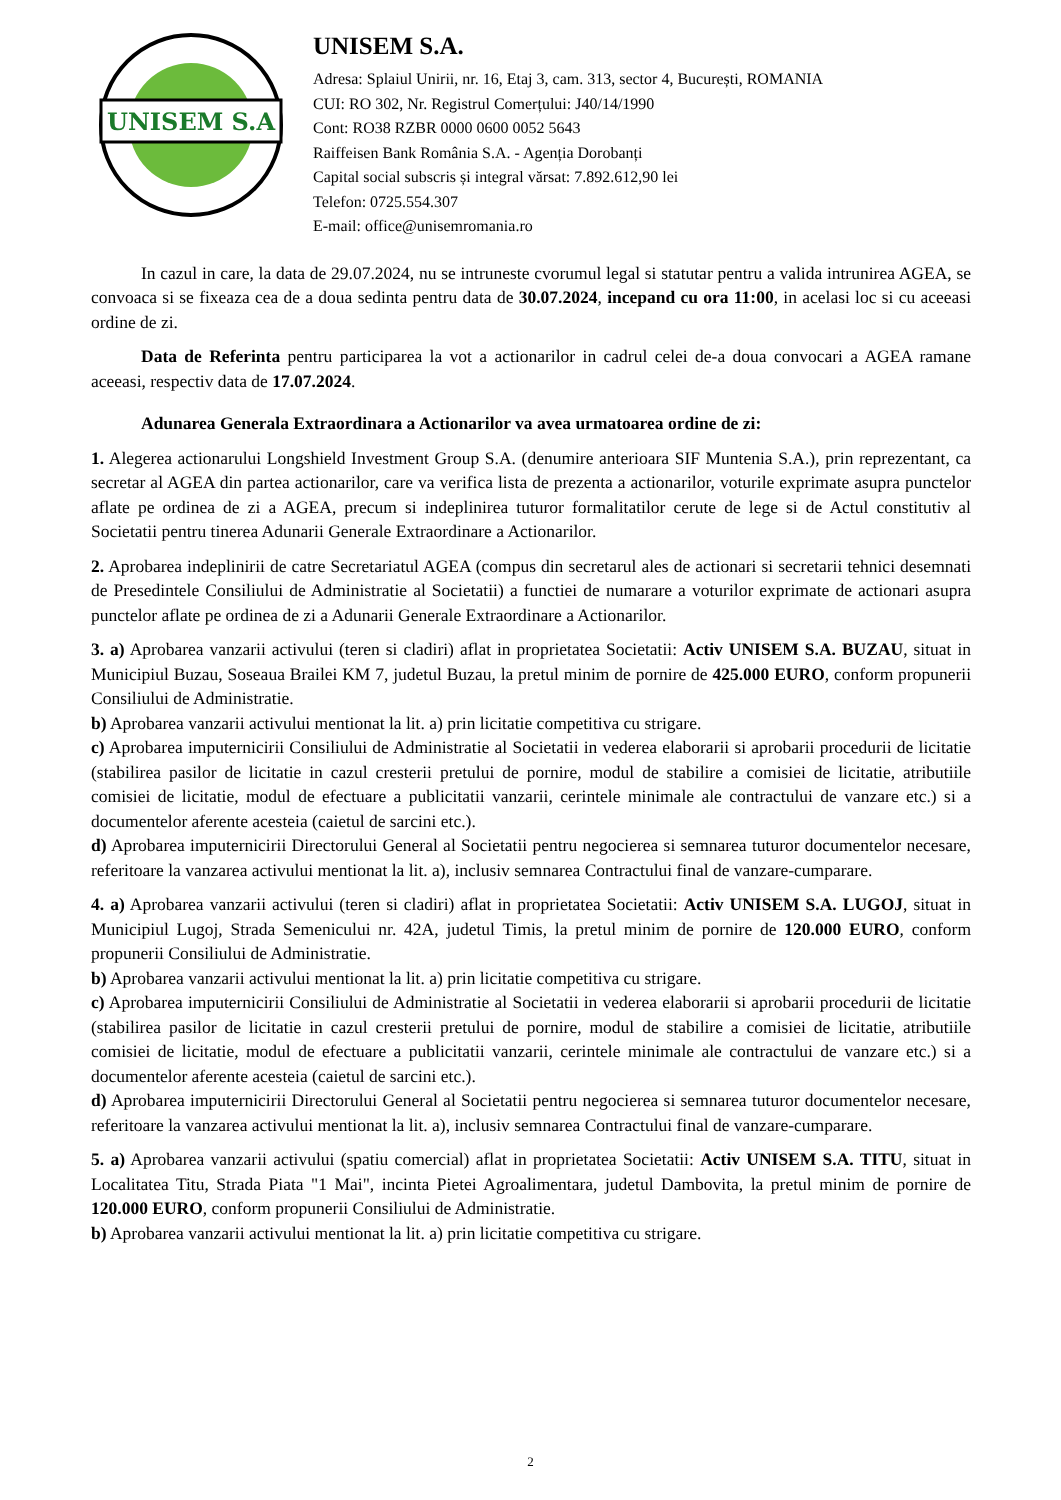UNISEM S.A
UNISEM S.A.
Adresa: Splaiul Unirii, nr. 16, Etaj 3, cam. 313, sector 4, București, ROMANIA
CUI: RO 302, Nr. Registrul Comerțului: J40/14/1990
Cont: RO38 RZBR 0000 0600 0052 5643
Raiffeisen Bank România S.A. - Agenția Dorobanți
Capital social subscris și integral vărsat: 7.892.612,90 lei
Telefon: 0725.554.307
E-mail: office@unisemromania.ro
In cazul in care, la data de 29.07.2024, nu se intruneste cvorumul legal si statutar pentru a valida intrunirea AGEA, se convoaca si se fixeaza cea de a doua sedinta pentru data de 30.07.2024, incepand cu ora 11:00, in acelasi loc si cu aceeasi ordine de zi.
Data de Referinta pentru participarea la vot a actionarilor in cadrul celei de-a doua convocari a AGEA ramane aceeasi, respectiv data de 17.07.2024.
Adunarea Generala Extraordinara a Actionarilor va avea urmatoarea ordine de zi:
1. Alegerea actionarului Longshield Investment Group S.A. (denumire anterioara SIF Muntenia S.A.), prin reprezentant, ca secretar al AGEA din partea actionarilor, care va verifica lista de prezenta a actionarilor, voturile exprimate asupra punctelor aflate pe ordinea de zi a AGEA, precum si indeplinirea tuturor formalitatilor cerute de lege si de Actul constitutiv al Societatii pentru tinerea Adunarii Generale Extraordinare a Actionarilor.
2. Aprobarea indeplinirii de catre Secretariatul AGEA (compus din secretarul ales de actionari si secretarii tehnici desemnati de Presedintele Consiliului de Administratie al Societatii) a functiei de numarare a voturilor exprimate de actionari asupra punctelor aflate pe ordinea de zi a Adunarii Generale Extraordinare a Actionarilor.
3. a) Aprobarea vanzarii activului (teren si cladiri) aflat in proprietatea Societatii: Activ UNISEM S.A. BUZAU, situat in Municipiul Buzau, Soseaua Brailei KM 7, judetul Buzau, la pretul minim de pornire de 425.000 EURO, conform propunerii Consiliului de Administratie.
b) Aprobarea vanzarii activului mentionat la lit. a) prin licitatie competitiva cu strigare.
c) Aprobarea imputernicirii Consiliului de Administratie al Societatii in vederea elaborarii si aprobarii procedurii de licitatie (stabilirea pasilor de licitatie in cazul cresterii pretului de pornire, modul de stabilire a comisiei de licitatie, atributiile comisiei de licitatie, modul de efectuare a publicitatii vanzarii, cerintele minimale ale contractului de vanzare etc.) si a documentelor aferente acesteia (caietul de sarcini etc.).
d) Aprobarea imputernicirii Directorului General al Societatii pentru negocierea si semnarea tuturor documentelor necesare, referitoare la vanzarea activului mentionat la lit. a), inclusiv semnarea Contractului final de vanzare-cumparare.
4. a) Aprobarea vanzarii activului (teren si cladiri) aflat in proprietatea Societatii: Activ UNISEM S.A. LUGOJ, situat in Municipiul Lugoj, Strada Semenicului nr. 42A, judetul Timis, la pretul minim de pornire de 120.000 EURO, conform propunerii Consiliului de Administratie.
b) Aprobarea vanzarii activului mentionat la lit. a) prin licitatie competitiva cu strigare.
c) Aprobarea imputernicirii Consiliului de Administratie al Societatii in vederea elaborarii si aprobarii procedurii de licitatie (stabilirea pasilor de licitatie in cazul cresterii pretului de pornire, modul de stabilire a comisiei de licitatie, atributiile comisiei de licitatie, modul de efectuare a publicitatii vanzarii, cerintele minimale ale contractului de vanzare etc.) si a documentelor aferente acesteia (caietul de sarcini etc.).
d) Aprobarea imputernicirii Directorului General al Societatii pentru negocierea si semnarea tuturor documentelor necesare, referitoare la vanzarea activului mentionat la lit. a), inclusiv semnarea Contractului final de vanzare-cumparare.
5. a) Aprobarea vanzarii activului (spatiu comercial) aflat in proprietatea Societatii: Activ UNISEM S.A. TITU, situat in Localitatea Titu, Strada Piata "1 Mai", incinta Pietei Agroalimentara, judetul Dambovita, la pretul minim de pornire de 120.000 EURO, conform propunerii Consiliului de Administratie.
b) Aprobarea vanzarii activului mentionat la lit. a) prin licitatie competitiva cu strigare.
2